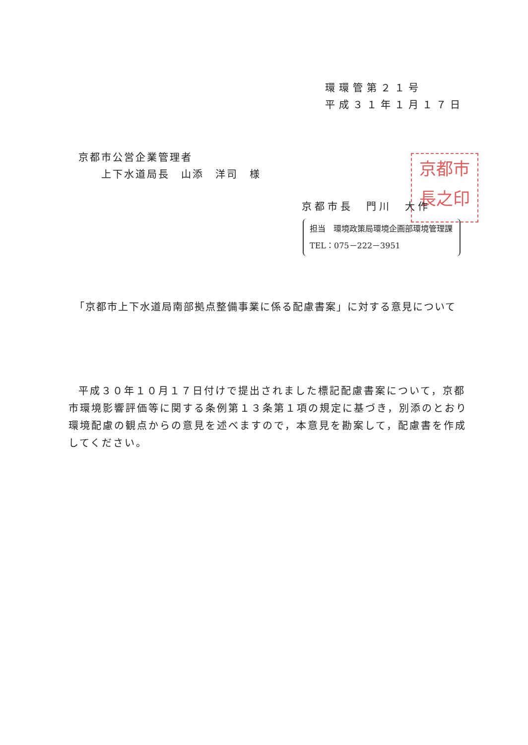環環管第２１号
平成３１年１月１７日
京都市公営企業管理者
　　上下水道局長　山添　洋司　様
京都市
長之印
京都市長　門川　大作
担当　環境政策局環境企画部環境管理課
TEL：075－222－3951
　「京都市上下水道局南部拠点整備事業に係る配慮書案」に対する意見について
平成３０年１０月１７日付けで提出されました標記配慮書案について，京都市環境影響評価等に関する条例第１３条第１項の規定に基づき，別添のとおり環境配慮の観点からの意見を述べますので，本意見を勘案して，配慮書を作成してください。